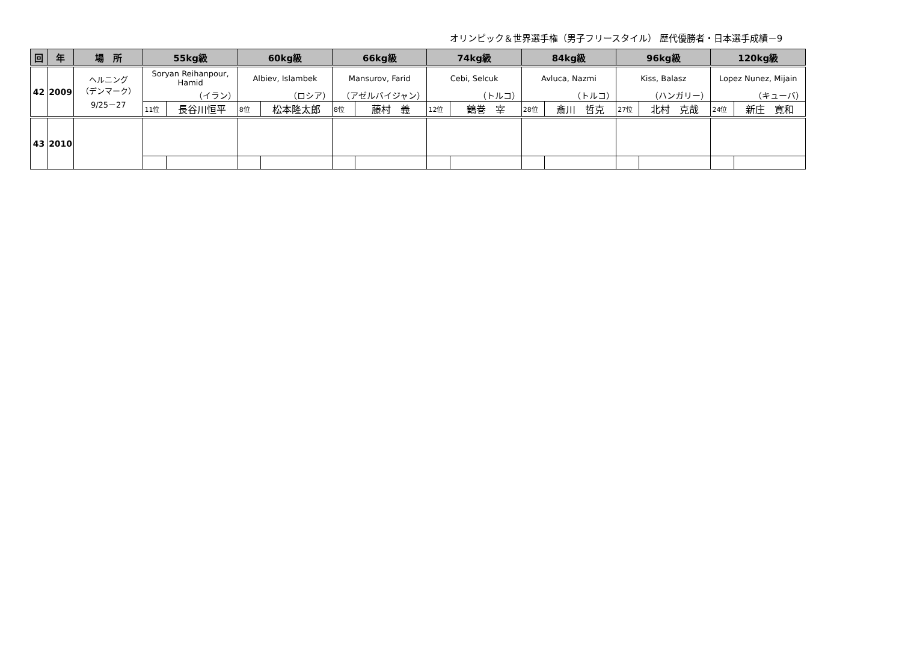オリンピック＆世界選手権（男子フリースタイル） 歴代優勝者・日本選手成績－9
| 回 | 年 | 場 所 | 55kg級 | | 60kg級 | | 66kg級 | | 74kg級 | | 84kg級 | | 96kg級 | | 120kg級 | |
| --- | --- | --- | --- | --- | --- | --- | --- | --- | --- | --- | --- | --- | --- | --- | --- | --- |
| 42 | 2009 | ヘルニング （デンマーク） 9/25－27 | Soryan Reihanpour, Hamid | | Albiev, Islambek | | Mansurov, Farid | | Cebi, Selcuk | | Avluca, Nazmi | | Kiss, Balasz | | Lopez Nunez, Mijain | |
| | | | （イラン） | | （ロシア） | | （アゼルバイジャン） | | （トルコ） | | （トルコ） | | （ハンガリー） | | （キューバ） | |
| | | | 11位 | 長谷川恒平 | 8位 | 松本隆太郎 | 8位 | 藤村 義 | 12位 | 鶴巻 宰 | 28位 | 斎川 哲克 | 27位 | 北村 克哉 | 24位 | 新庄 寛和 |
| 43 | 2010 | | | | | | | | | | | | | | | |